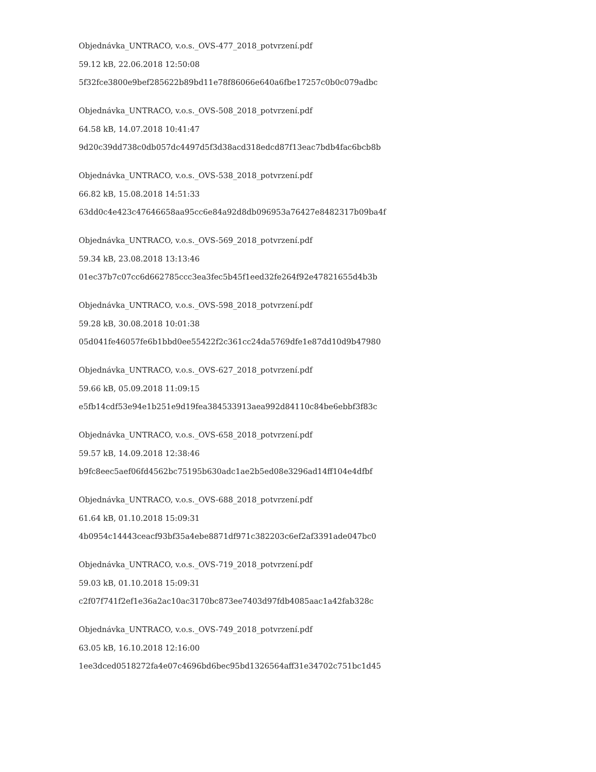Objednávka_UNTRACO, v.o.s._OVS-477_2018_potvrzení.pdf
59.12 kB, 22.06.2018 12:50:08
5f32fce3800e9bef285622b89bd11e78f86066e640a6fbe17257c0b0c079adbc
Objednávka_UNTRACO, v.o.s._OVS-508_2018_potvrzení.pdf
64.58 kB, 14.07.2018 10:41:47
9d20c39dd738c0db057dc4497d5f3d38acd318edcd87f13eac7bdb4fac6bcb8b
Objednávka_UNTRACO, v.o.s._OVS-538_2018_potvrzení.pdf
66.82 kB, 15.08.2018 14:51:33
63dd0c4e423c47646658aa95cc6e84a92d8db096953a76427e8482317b09ba4f
Objednávka_UNTRACO, v.o.s._OVS-569_2018_potvrzení.pdf
59.34 kB, 23.08.2018 13:13:46
01ec37b7c07cc6d662785ccc3ea3fec5b45f1eed32fe264f92e47821655d4b3b
Objednávka_UNTRACO, v.o.s._OVS-598_2018_potvrzení.pdf
59.28 kB, 30.08.2018 10:01:38
05d041fe46057fe6b1bbd0ee55422f2c361cc24da5769dfe1e87dd10d9b47980
Objednávka_UNTRACO, v.o.s._OVS-627_2018_potvrzení.pdf
59.66 kB, 05.09.2018 11:09:15
e5fb14cdf53e94e1b251e9d19fea384533913aea992d84110c84be6ebbf3f83c
Objednávka_UNTRACO, v.o.s._OVS-658_2018_potvrzení.pdf
59.57 kB, 14.09.2018 12:38:46
b9fc8eec5aef06fd4562bc75195b630adc1ae2b5ed08e3296ad14ff104e4dfbf
Objednávka_UNTRACO, v.o.s._OVS-688_2018_potvrzení.pdf
61.64 kB, 01.10.2018 15:09:31
4b0954c14443ceacf93bf35a4ebe8871df971c382203c6ef2af3391ade047bc0
Objednávka_UNTRACO, v.o.s._OVS-719_2018_potvrzení.pdf
59.03 kB, 01.10.2018 15:09:31
c2f07f741f2ef1e36a2ac10ac3170bc873ee7403d97fdb4085aac1a42fab328c
Objednávka_UNTRACO, v.o.s._OVS-749_2018_potvrzení.pdf
63.05 kB, 16.10.2018 12:16:00
1ee3dced0518272fa4e07c4696bd6bec95bd1326564aff31e34702c751bc1d45